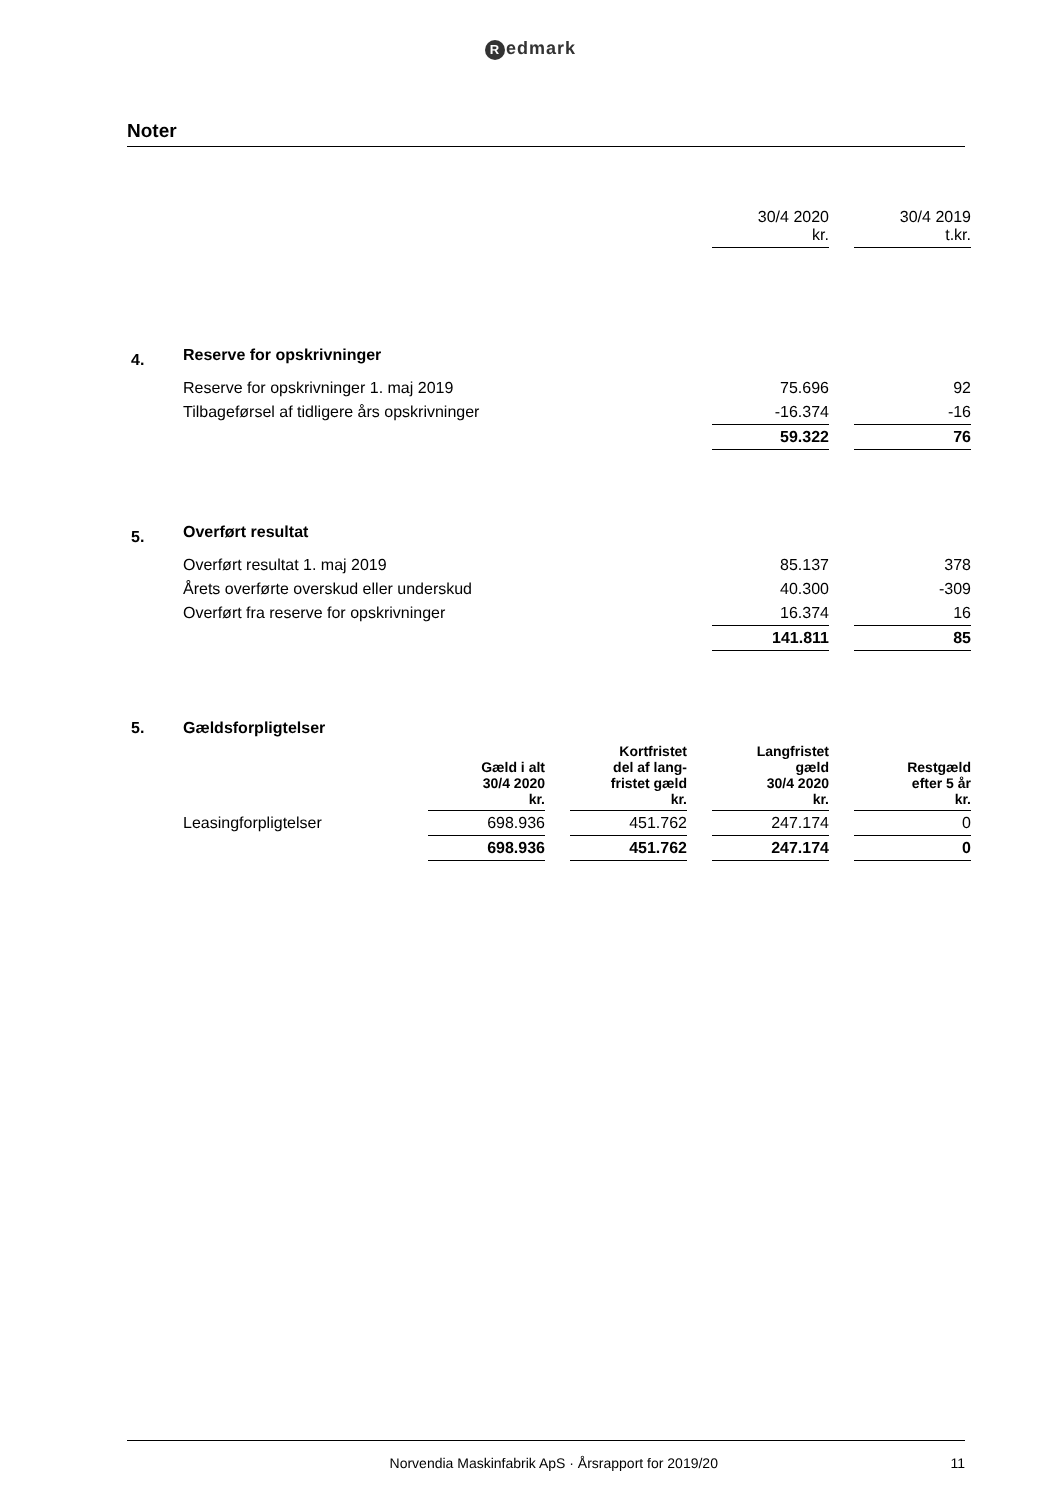Redmark
Noter
| | 30/4 2020 kr. | | 30/4 2019 t.kr. |
| 4. | Reserve for opskrivninger | | | |
| | Reserve for opskrivninger 1. maj 2019 | 75.696 | | 92 |
| | Tilbageførsel af tidligere års opskrivninger | -16.374 | | -16 |
| | | 59.322 | | 76 |
| 5. | Overført resultat | | | |
| | Overført resultat 1. maj 2019 | 85.137 | | 378 |
| | Årets overførte overskud eller underskud | 40.300 | | -309 |
| | Overført fra reserve for opskrivninger | 16.374 | | 16 |
| | | 141.811 | | 85 |
| 5. | Gældsforpligtelser | | | | | | | |
| | | Gæld i alt 30/4 2020 kr. | | Kortfristet del af lang- fristet gæld kr. | | Langfristet gæld 30/4 2020 kr. | | Restgæld efter 5 år kr. |
| | Leasingforpligtelser | 698.936 | | 451.762 | | 247.174 | | 0 |
| | | 698.936 | | 451.762 | | 247.174 | | 0 |
Norvendia Maskinfabrik ApS · Årsrapport for 2019/20
11